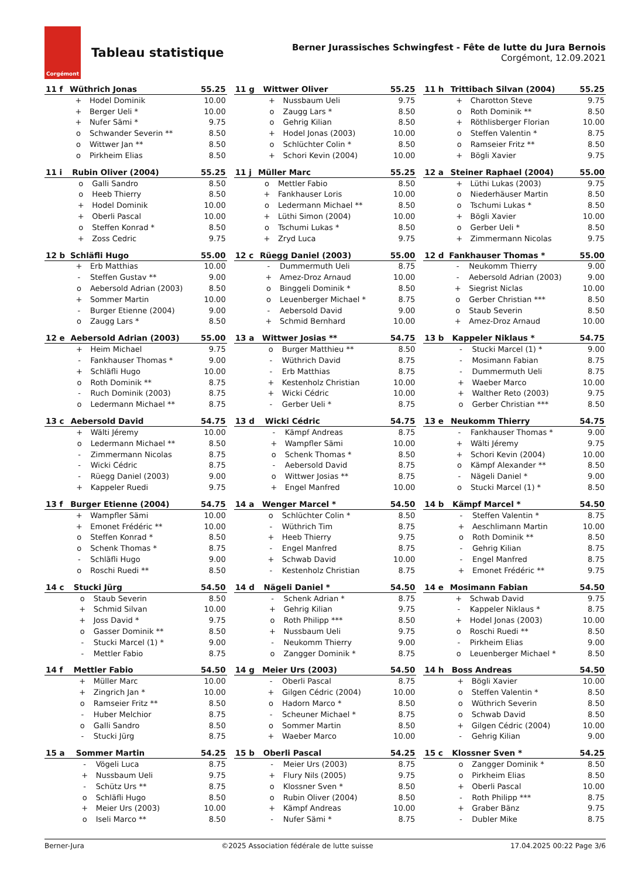Corgémont
Tableau statistique
Berner Jurassisches Schwingfest - Fête de lutte du Jura Bernois
Corgémont, 12.09.2021
| 11 f | Wüthrich Jonas | | 55.25 |
| --- | --- | --- | --- |
| | + | Hodel Dominik | 10.00 |
| | + | Berger Ueli * | 10.00 |
| | + | Nufer Sämi * | 9.75 |
| | o | Schwander Severin ** | 8.50 |
| | o | Wittwer Jan ** | 8.50 |
| | o | Pirkheim Elias | 8.50 |
| 11 g | Wittwer Oliver | | 55.25 |
| --- | --- | --- | --- |
| | + | Nussbaum Ueli | 9.75 |
| | o | Zaugg Lars * | 8.50 |
| | o | Gehrig Kilian | 8.50 |
| | + | Hodel Jonas (2003) | 10.00 |
| | o | Schlüchter Colin * | 8.50 |
| | + | Schori Kevin (2004) | 10.00 |
| 11 h | Trittibach Silvan (2004) | | 55.25 |
| --- | --- | --- | --- |
| | + | Charotton Steve | 9.75 |
| | o | Roth Dominik ** | 8.50 |
| | + | Röthlisberger Florian | 10.00 |
| | o | Steffen Valentin * | 8.75 |
| | o | Ramseier Fritz ** | 8.50 |
| | + | Bögli Xavier | 9.75 |
| 11 i | Rubin Oliver (2004) | | 55.25 |
| --- | --- | --- | --- |
| | o | Galli Sandro | 8.50 |
| | o | Heeb Thierry | 8.50 |
| | + | Hodel Dominik | 10.00 |
| | + | Oberli Pascal | 10.00 |
| | o | Steffen Konrad * | 8.50 |
| | + | Zoss Cedric | 9.75 |
| 11 j | Müller Marc | | 55.25 |
| --- | --- | --- | --- |
| | o | Mettler Fabio | 8.50 |
| | + | Fankhauser Loris | 10.00 |
| | o | Ledermann Michael ** | 8.50 |
| | + | Lüthi Simon (2004) | 10.00 |
| | o | Tschumi Lukas * | 8.50 |
| | + | Zryd Luca | 9.75 |
| 12 a | Steiner Raphael (2004) | | 55.00 |
| --- | --- | --- | --- |
| | + | Lüthi Lukas (2003) | 9.75 |
| | o | Niederhäuser Martin | 8.50 |
| | o | Tschumi Lukas * | 8.50 |
| | + | Bögli Xavier | 10.00 |
| | o | Gerber Ueli * | 8.50 |
| | + | Zimmermann Nicolas | 9.75 |
| 12 b | Schläfli Hugo | | 55.00 |
| --- | --- | --- | --- |
| | + | Erb Matthias | 10.00 |
| | - | Steffen Gustav ** | 9.00 |
| | o | Aebersold Adrian (2003) | 8.50 |
| | + | Sommer Martin | 10.00 |
| | - | Burger Etienne (2004) | 9.00 |
| | o | Zaugg Lars * | 8.50 |
| 12 c | Rüegg Daniel (2003) | | 55.00 |
| --- | --- | --- | --- |
| | - | Dummermuth Ueli | 8.75 |
| | + | Amez-Droz Arnaud | 10.00 |
| | o | Binggeli Dominik * | 8.50 |
| | o | Leuenberger Michael * | 8.75 |
| | - | Aebersold David | 9.00 |
| | + | Schmid Bernhard | 10.00 |
| 12 d | Fankhauser Thomas * | | 55.00 |
| --- | --- | --- | --- |
| | - | Neukomm Thierry | 9.00 |
| | - | Aebersold Adrian (2003) | 9.00 |
| | + | Siegrist Niclas | 10.00 |
| | o | Gerber Christian *** | 8.50 |
| | o | Staub Severin | 8.50 |
| | + | Amez-Droz Arnaud | 10.00 |
| 12 e | Aebersold Adrian (2003) | | 55.00 |
| --- | --- | --- | --- |
| | + | Heim Michael | 9.75 |
| | - | Fankhauser Thomas * | 9.00 |
| | + | Schläfli Hugo | 10.00 |
| | o | Roth Dominik ** | 8.75 |
| | - | Ruch Dominik (2003) | 8.75 |
| | o | Ledermann Michael ** | 8.75 |
| 13 a | Wittwer Josias ** | | 54.75 |
| --- | --- | --- | --- |
| | o | Burger Matthieu ** | 8.50 |
| | - | Wüthrich David | 8.75 |
| | - | Erb Matthias | 8.75 |
| | + | Kestenholz Christian | 10.00 |
| | + | Wicki Cédric | 10.00 |
| | - | Gerber Ueli * | 8.75 |
| 13 b | Kappeler Niklaus * | | 54.75 |
| --- | --- | --- | --- |
| | - | Stucki Marcel (1) * | 9.00 |
| | - | Mosimann Fabian | 8.75 |
| | - | Dummermuth Ueli | 8.75 |
| | + | Waeber Marco | 10.00 |
| | + | Walther Reto (2003) | 9.75 |
| | o | Gerber Christian *** | 8.50 |
| 13 c | Aebersold David | | 54.75 |
| --- | --- | --- | --- |
| | + | Wälti Jéremy | 10.00 |
| | o | Ledermann Michael ** | 8.50 |
| | - | Zimmermann Nicolas | 8.75 |
| | - | Wicki Cédric | 8.75 |
| | - | Rüegg Daniel (2003) | 9.00 |
| | + | Kappeler Ruedi | 9.75 |
| 13 d | Wicki Cédric | | 54.75 |
| --- | --- | --- | --- |
| | - | Kämpf Andreas | 8.75 |
| | + | Wampfler Sämi | 10.00 |
| | o | Schenk Thomas * | 8.50 |
| | - | Aebersold David | 8.75 |
| | o | Wittwer Josias ** | 8.75 |
| | + | Engel Manfred | 10.00 |
| 13 e | Neukomm Thierry | | 54.75 |
| --- | --- | --- | --- |
| | - | Fankhauser Thomas * | 9.00 |
| | + | Wälti Jéremy | 9.75 |
| | + | Schori Kevin (2004) | 10.00 |
| | o | Kämpf Alexander ** | 8.50 |
| | - | Nägeli Daniel * | 9.00 |
| | o | Stucki Marcel (1) * | 8.50 |
| 13 f | Burger Etienne (2004) | | 54.75 |
| --- | --- | --- | --- |
| | + | Wampfler Sämi | 10.00 |
| | + | Emonet Frédéric ** | 10.00 |
| | o | Steffen Konrad * | 8.50 |
| | o | Schenk Thomas * | 8.75 |
| | - | Schläfli Hugo | 9.00 |
| | o | Roschi Ruedi ** | 8.50 |
| 14 a | Wenger Marcel * | | 54.50 |
| --- | --- | --- | --- |
| | o | Schlüchter Colin * | 8.50 |
| | - | Wüthrich Tim | 8.75 |
| | + | Heeb Thierry | 9.75 |
| | - | Engel Manfred | 8.75 |
| | + | Schwab David | 10.00 |
| | - | Kestenholz Christian | 8.75 |
| 14 b | Kämpf Marcel * | | 54.50 |
| --- | --- | --- | --- |
| | - | Steffen Valentin * | 8.75 |
| | + | Aeschlimann Martin | 10.00 |
| | o | Roth Dominik ** | 8.50 |
| | - | Gehrig Kilian | 8.75 |
| | - | Engel Manfred | 8.75 |
| | + | Emonet Frédéric ** | 9.75 |
| 14 c | Stucki Jürg | | 54.50 |
| --- | --- | --- | --- |
| | o | Staub Severin | 8.50 |
| | + | Schmid Silvan | 10.00 |
| | + | Joss David * | 9.75 |
| | o | Gasser Dominik ** | 8.50 |
| | - | Stucki Marcel (1) * | 9.00 |
| | - | Mettler Fabio | 8.75 |
| 14 d | Nägeli Daniel * | | 54.50 |
| --- | --- | --- | --- |
| | - | Schenk Adrian * | 8.75 |
| | + | Gehrig Kilian | 9.75 |
| | o | Roth Philipp *** | 8.50 |
| | + | Nussbaum Ueli | 9.75 |
| | - | Neukomm Thierry | 9.00 |
| | o | Zangger Dominik * | 8.75 |
| 14 e | Mosimann Fabian | | 54.50 |
| --- | --- | --- | --- |
| | + | Schwab David | 9.75 |
| | - | Kappeler Niklaus * | 8.75 |
| | + | Hodel Jonas (2003) | 10.00 |
| | o | Roschi Ruedi ** | 8.50 |
| | - | Pirkheim Elias | 9.00 |
| | o | Leuenberger Michael * | 8.50 |
| 14 f | Mettler Fabio | | 54.50 |
| --- | --- | --- | --- |
| | + | Müller Marc | 10.00 |
| | + | Zingrich Jan * | 10.00 |
| | o | Ramseier Fritz ** | 8.50 |
| | - | Huber Melchior | 8.75 |
| | o | Galli Sandro | 8.50 |
| | - | Stucki Jürg | 8.75 |
| 14 g | Meier Urs (2003) | | 54.50 |
| --- | --- | --- | --- |
| | - | Oberli Pascal | 8.75 |
| | + | Gilgen Cédric (2004) | 10.00 |
| | o | Hadorn Marco * | 8.50 |
| | - | Scheuner Michael * | 8.75 |
| | o | Sommer Martin | 8.50 |
| | + | Waeber Marco | 10.00 |
| 14 h | Boss Andreas | | 54.50 |
| --- | --- | --- | --- |
| | + | Bögli Xavier | 10.00 |
| | o | Steffen Valentin * | 8.50 |
| | o | Wüthrich Severin | 8.50 |
| | o | Schwab David | 8.50 |
| | + | Gilgen Cédric (2004) | 10.00 |
| | - | Gehrig Kilian | 9.00 |
| 15 a | Sommer Martin | | 54.25 |
| --- | --- | --- | --- |
| | - | Vögeli Luca | 8.75 |
| | + | Nussbaum Ueli | 9.75 |
| | - | Schütz Urs ** | 8.75 |
| | o | Schläfli Hugo | 8.50 |
| | + | Meier Urs (2003) | 10.00 |
| | o | Iseli Marco ** | 8.50 |
| 15 b | Oberli Pascal | | 54.25 |
| --- | --- | --- | --- |
| | - | Meier Urs (2003) | 8.75 |
| | + | Flury Nils (2005) | 9.75 |
| | o | Klossner Sven * | 8.50 |
| | o | Rubin Oliver (2004) | 8.50 |
| | + | Kämpf Andreas | 10.00 |
| | - | Nufer Sämi * | 8.75 |
| 15 c | Klossner Sven * | | 54.25 |
| --- | --- | --- | --- |
| | o | Zangger Dominik * | 8.50 |
| | o | Pirkheim Elias | 8.50 |
| | + | Oberli Pascal | 10.00 |
| | - | Roth Philipp *** | 8.75 |
| | + | Graber Bänz | 9.75 |
| | - | Dubler Mike | 8.75 |
Berner-Jura ©2025 Association fédérale de lutte suisse 17.04.2025 00:22 Page 3/6